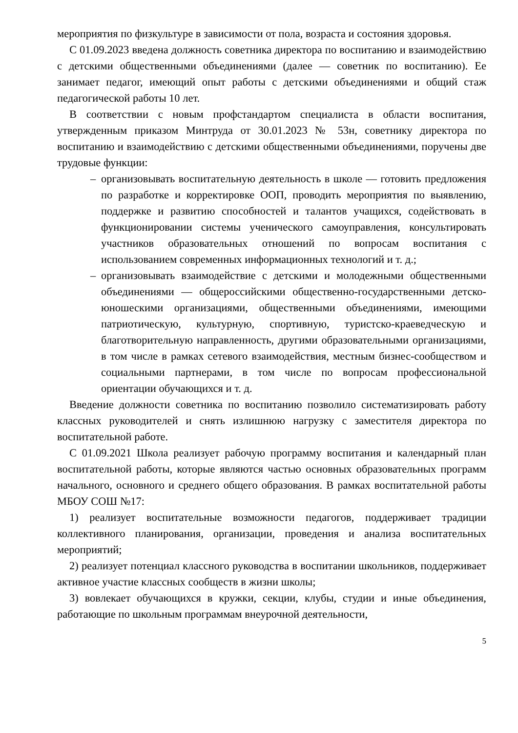мероприятия по физкультуре в зависимости от пола, возраста и состояния здоровья.
С 01.09.2023 введена должность советника директора по воспитанию и взаимодействию с детскими общественными объединениями (далее — советник по воспитанию). Ее занимает педагог, имеющий опыт работы с детскими объединениями и общий стаж педагогической работы 10 лет.
В соответствии с новым профстандартом специалиста в области воспитания, утвержденным приказом Минтруда от 30.01.2023 № 53н, советнику директора по воспитанию и взаимодействию с детскими общественными объединениями, поручены две трудовые функции:
– организовывать воспитательную деятельность в школе — готовить предложения по разработке и корректировке ООП, проводить мероприятия по выявлению, поддержке и развитию способностей и талантов учащихся, содействовать в функционировании системы ученического самоуправления, консультировать участников образовательных отношений по вопросам воспитания с использованием современных информационных технологий и т. д.;
– организовывать взаимодействие с детскими и молодежными общественными объединениями — общероссийскими общественно-государственными детско-юношескими организациями, общественными объединениями, имеющими патриотическую, культурную, спортивную, туристско-краеведческую и благотворительную направленность, другими образовательными организациями, в том числе в рамках сетевого взаимодействия, местным бизнес-сообществом и социальными партнерами, в том числе по вопросам профессиональной ориентации обучающихся и т. д.
Введение должности советника по воспитанию позволило систематизировать работу классных руководителей и снять излишнюю нагрузку с заместителя директора по воспитательной работе.
С 01.09.2021 Школа реализует рабочую программу воспитания и календарный план воспитательной работы, которые являются частью основных образовательных программ начального, основного и среднего общего образования. В рамках воспитательной работы МБОУ СОШ №17:
1) реализует воспитательные возможности педагогов, поддерживает традиции коллективного планирования, организации, проведения и анализа воспитательных мероприятий;
2) реализует потенциал классного руководства в воспитании школьников, поддерживает активное участие классных сообществ в жизни школы;
3) вовлекает обучающихся в кружки, секции, клубы, студии и иные объединения, работающие по школьным программам внеурочной деятельности,
5